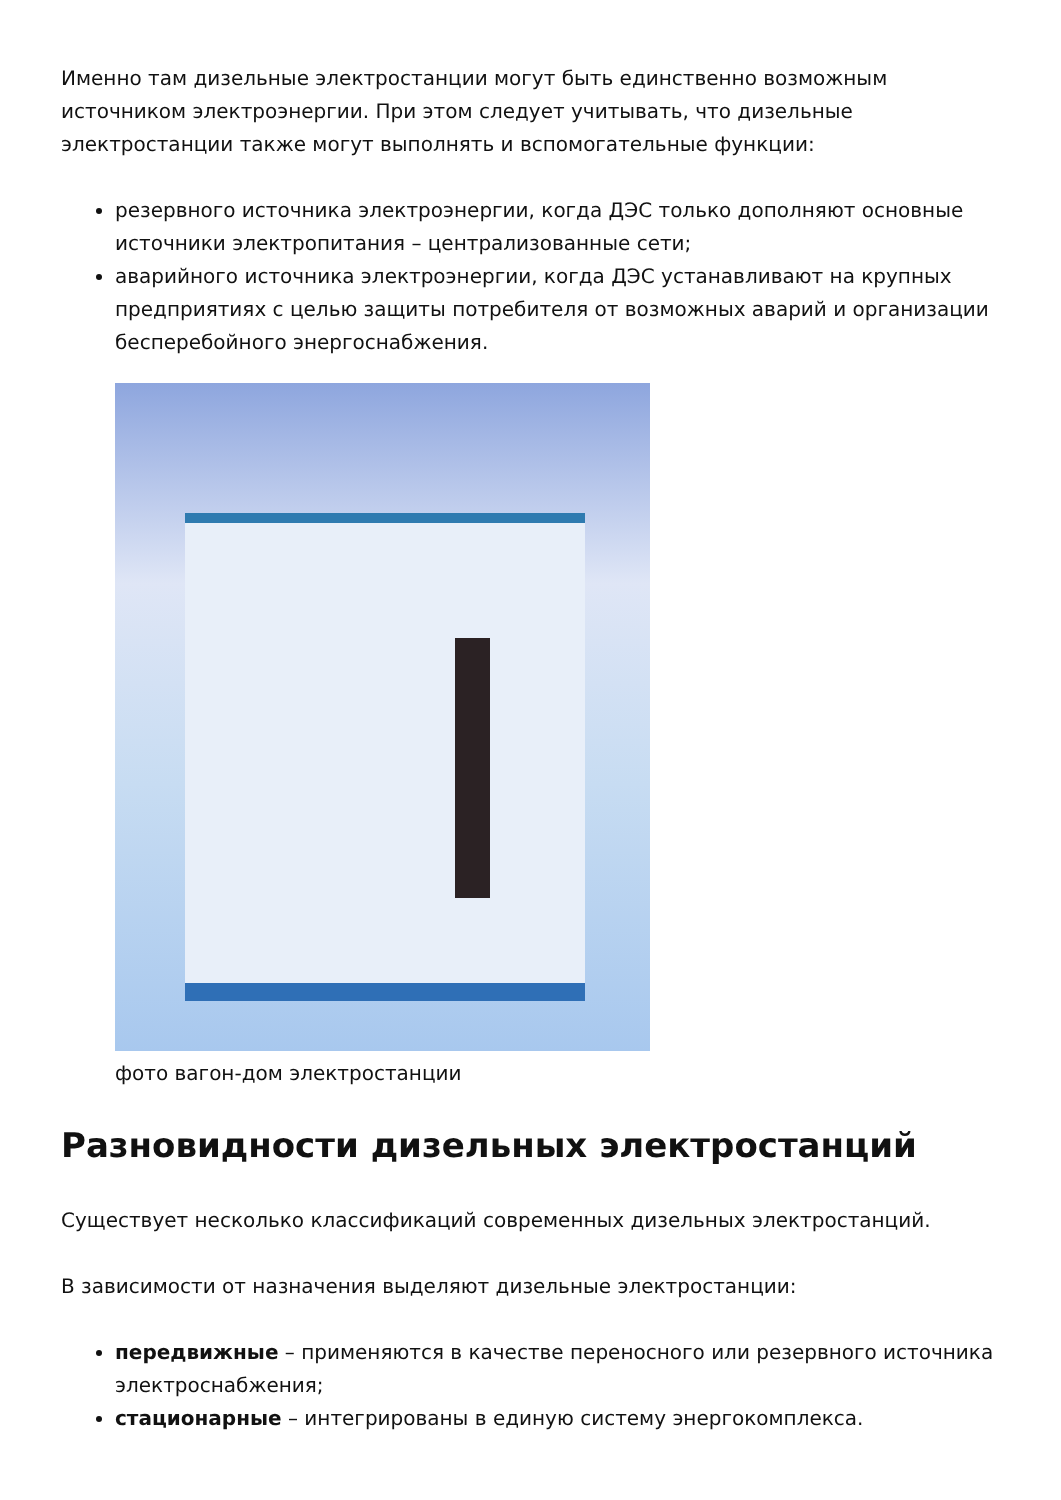Именно там дизельные электростанции могут быть единственно возможным источником электроэнергии. При этом следует учитывать, что дизельные электростанции также могут выполнять и вспомогательные функции:
резервного источника электроэнергии, когда ДЭС только дополняют основные источники электропитания – централизованные сети;
аварийного источника электроэнергии, когда ДЭС устанавливают на крупных предприятиях с целью защиты потребителя от возможных аварий и организации бесперебойного энергоснабжения.
фото вагон-дом электростанции
Разновидности дизельных электростанций
Существует несколько классификаций современных дизельных электростанций.
В зависимости от назначения выделяют дизельные электростанции:
передвижные – применяются в качестве переносного или резервного источника электроснабжения;
стационарные – интегрированы в единую систему энергокомплекса.